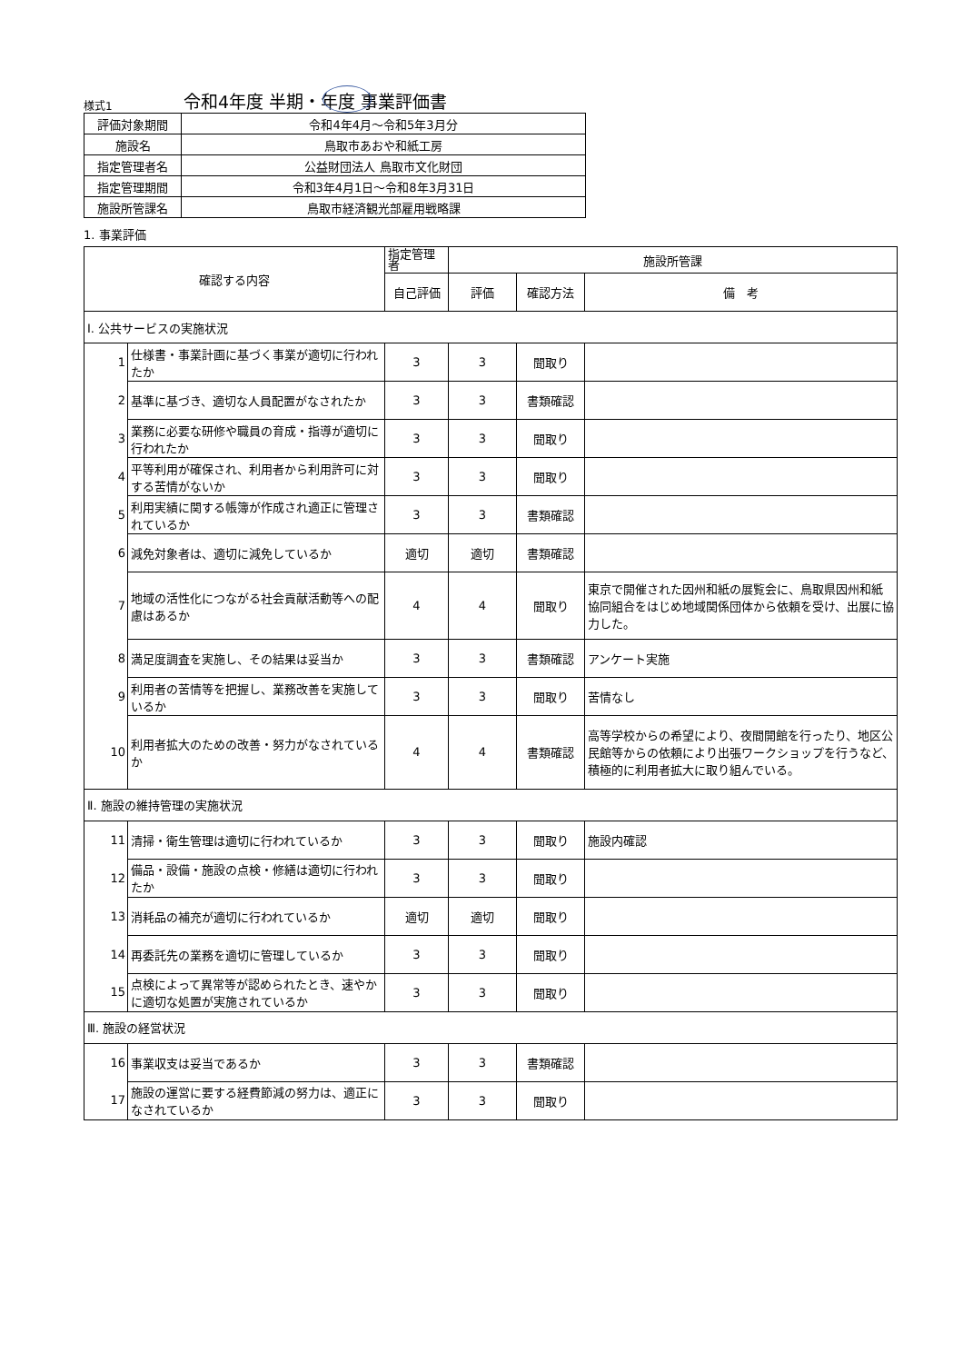様式1 令和4年度 半期・年度 事業評価書
| 評価対象期間 | 令和4年4月～令和5年3月分 |
| 施設名 | 鳥取市あおや和紙工房 |
| 指定管理者名 | 公益財団法人 鳥取市文化財団 |
| 指定管理期間 | 令和3年4月1日～令和8年3月31日 |
| 施設所管課名 | 鳥取市経済観光部雇用戦略課 |
1. 事業評価
| 確認する内容 | | 指定管理者 | 施設所管課 | | |
| | | 自己評価 | 評価 | 確認方法 | 備 考 |
| Ⅰ. 公共サービスの実施状況 | | | | | |
| 1 | 仕様書・事業計画に基づく事業が適切に行われたか | 3 | 3 | 聞取り | |
| 2 | 基準に基づき、適切な人員配置がなされたか | 3 | 3 | 書類確認 | |
| 3 | 業務に必要な研修や職員の育成・指導が適切に行われたか | 3 | 3 | 聞取り | |
| 4 | 平等利用が確保され、利用者から利用許可に対する苦情がないか | 3 | 3 | 聞取り | |
| 5 | 利用実績に関する帳簿が作成され適正に管理されているか | 3 | 3 | 書類確認 | |
| 6 | 減免対象者は、適切に減免しているか | 適切 | 適切 | 書類確認 | |
| 7 | 地域の活性化につながる社会貢献活動等への配慮はあるか | 4 | 4 | 聞取り | 東京で開催された因州和紙の展覧会に、鳥取県因州和紙協同組合をはじめ地域関係団体から依頼を受け、出展に協力した。 |
| 8 | 満足度調査を実施し、その結果は妥当か | 3 | 3 | 書類確認 | アンケート実施 |
| 9 | 利用者の苦情等を把握し、業務改善を実施しているか | 3 | 3 | 聞取り | 苦情なし |
| 10 | 利用者拡大のための改善・努力がなされているか | 4 | 4 | 書類確認 | 高等学校からの希望により、夜間開館を行ったり、地区公民館等からの依頼により出張ワークショップを行うなど、積極的に利用者拡大に取り組んでいる。 |
| Ⅱ. 施設の維持管理の実施状況 | | | | | |
| 11 | 清掃・衛生管理は適切に行われているか | 3 | 3 | 聞取り | 施設内確認 |
| 12 | 備品・設備・施設の点検・修繕は適切に行われたか | 3 | 3 | 聞取り | |
| 13 | 消耗品の補充が適切に行われているか | 適切 | 適切 | 聞取り | |
| 14 | 再委託先の業務を適切に管理しているか | 3 | 3 | 聞取り | |
| 15 | 点検によって異常等が認められたとき、速やかに適切な処置が実施されているか | 3 | 3 | 聞取り | |
| Ⅲ. 施設の経営状況 | | | | | |
| 16 | 事業収支は妥当であるか | 3 | 3 | 書類確認 | |
| 17 | 施設の運営に要する経費節減の努力は、適正になされているか | 3 | 3 | 聞取り | |